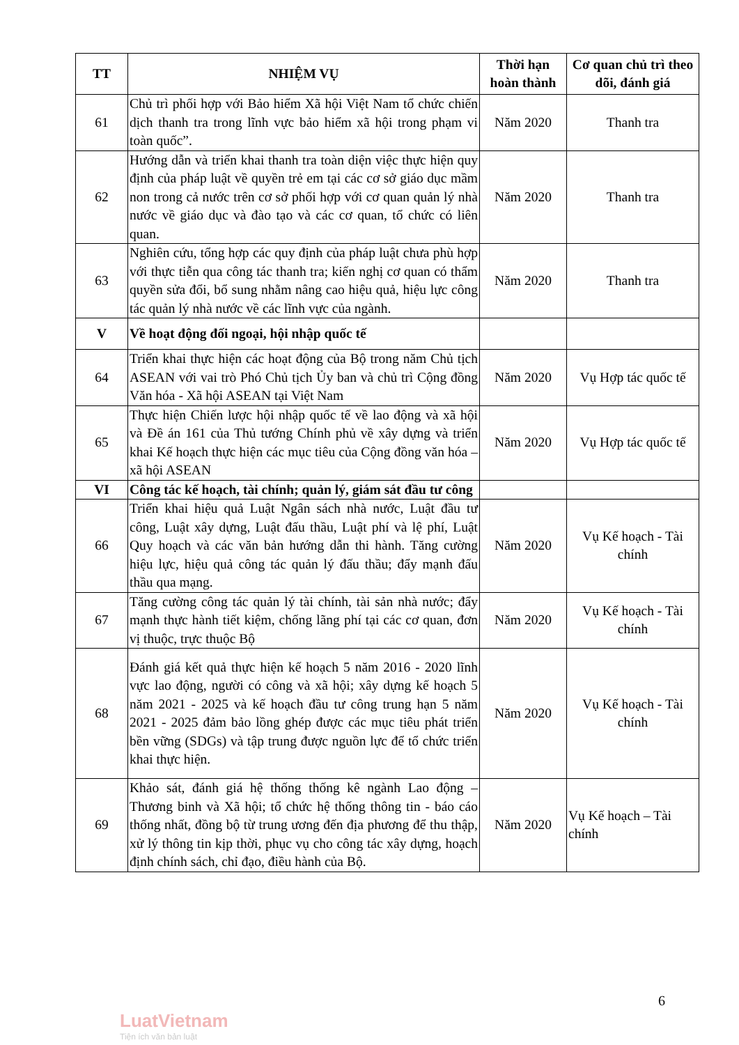| TT | NHIỆM VỤ | Thời hạn hoàn thành | Cơ quan chủ trì theo dõi, đánh giá |
| --- | --- | --- | --- |
| 61 | Chủ trì phối hợp với Bảo hiểm Xã hội Việt Nam tổ chức chiến dịch thanh tra trong lĩnh vực bảo hiểm xã hội trong phạm vi toàn quốc”. | Năm 2020 | Thanh tra |
| 62 | Hướng dẫn và triển khai thanh tra toàn diện việc thực hiện quy định của pháp luật về quyền trẻ em tại các cơ sở giáo dục mầm non trong cả nước trên cơ sở phối hợp với cơ quan quản lý nhà nước về giáo dục và đào tạo và các cơ quan, tổ chức có liên quan. | Năm 2020 | Thanh tra |
| 63 | Nghiên cứu, tổng hợp các quy định của pháp luật chưa phù hợp với thực tiễn qua công tác thanh tra; kiến nghị cơ quan có thẩm quyền sửa đổi, bổ sung nhằm nâng cao hiệu quả, hiệu lực công tác quản lý nhà nước về các lĩnh vực của ngành. | Năm 2020 | Thanh tra |
| V | Về hoạt động đối ngoại, hội nhập quốc tế | | |
| 64 | Triển khai thực hiện các hoạt động của Bộ trong năm Chủ tịch ASEAN với vai trò Phó Chủ tịch Ủy ban và chủ trì Cộng đồng Văn hóa - Xã hội ASEAN tại Việt Nam | Năm 2020 | Vụ Hợp tác quốc tế |
| 65 | Thực hiện Chiến lược hội nhập quốc tế về lao động và xã hội và Đề án 161 của Thủ tướng Chính phủ về xây dựng và triển khai Kế hoạch thực hiện các mục tiêu của Cộng đồng văn hóa – xã hội ASEAN | Năm 2020 | Vụ Hợp tác quốc tế |
| VI | Công tác kế hoạch, tài chính; quản lý, giám sát đầu tư công | | |
| 66 | Triển khai hiệu quả Luật Ngân sách nhà nước, Luật đầu tư công, Luật xây dựng, Luật đấu thầu, Luật phí và lệ phí, Luật Quy hoạch và các văn bản hướng dẫn thi hành. Tăng cường hiệu lực, hiệu quả công tác quản lý đấu thầu; đẩy mạnh đấu thầu qua mạng. | Năm 2020 | Vụ Kế hoạch - Tài chính |
| 67 | Tăng cường công tác quản lý tài chính, tài sản nhà nước; đẩy mạnh thực hành tiết kiệm, chống lãng phí tại các cơ quan, đơn vị thuộc, trực thuộc Bộ | Năm 2020 | Vụ Kế hoạch - Tài chính |
| 68 | Đánh giá kết quả thực hiện kế hoạch 5 năm 2016 - 2020 lĩnh vực lao động, người có công và xã hội; xây dựng kế hoạch 5 năm 2021 - 2025 và kế hoạch đầu tư công trung hạn 5 năm 2021 - 2025 đảm bảo lồng ghép được các mục tiêu phát triển bền vững (SDGs) và tập trung được nguồn lực để tổ chức triển khai thực hiện. | Năm 2020 | Vụ Kế hoạch - Tài chính |
| 69 | Khảo sát, đánh giá hệ thống thống kê ngành Lao động – Thương binh và Xã hội; tổ chức hệ thống thông tin - báo cáo thống nhất, đồng bộ từ trung ương đến địa phương để thu thập, xử lý thông tin kịp thời, phục vụ cho công tác xây dựng, hoạch định chính sách, chỉ đạo, điều hành của Bộ. | Năm 2020 | Vụ Kế hoạch – Tài chính |
6
LuatVietnam
Tiện ích văn bản luật